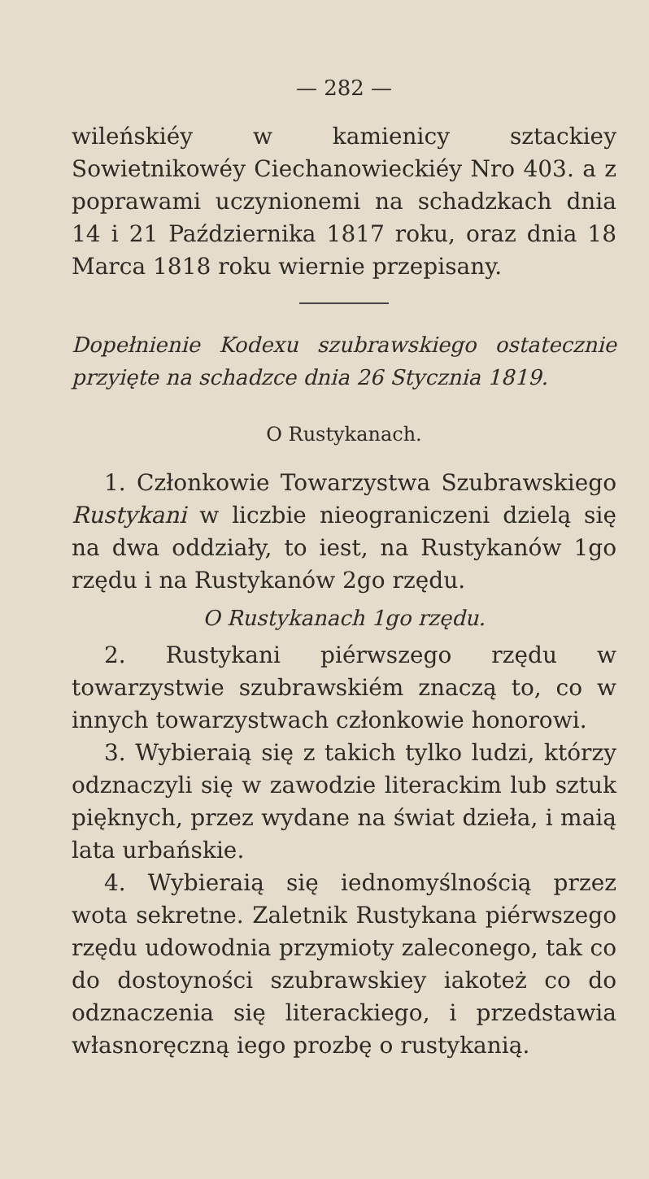— 282 —
wileńskiéy w kamienicy sztackiey Sowietnikowéy Ciechanowieckiéy Nro 403. a z poprawami uczynionemi na schadzkach dnia 14 i 21 Października 1817 roku, oraz dnia 18 Marca 1818 roku wiernie przepisany.
Dopełnienie Kodexu szubrawskiego ostatecznie przyięte na schadzce dnia 26 Stycznia 1819.
O Rustykanach.
1. Członkowie Towarzystwa Szubrawskiego Rustykani w liczbie nieograniczeni dzielą się na dwa oddziały, to iest, na Rustykanów 1go rzędu i na Rustykanów 2go rzędu.
O Rustykanach 1go rzędu.
2. Rustykani piérwszego rzędu w towarzystwie szubrawskiém znaczą to, co w innych towarzystwach członkowie honorowi.
3. Wybieraią się z takich tylko ludzi, którzy odznaczyli się w zawodzie literackim lub sztuk pięknych, przez wydane na świat dzieła, i maią lata urbańskie.
4. Wybieraią się iednomyślnością przez wota sekretne. Zaletnik Rustykana piérwszego rzędu udowodnia przymioty zaleconego, tak co do dostoyności szubrawskiey iakoteż co do odznaczenia się literackiego, i przedstawia własnoręczną iego prozbę o rustykanią.